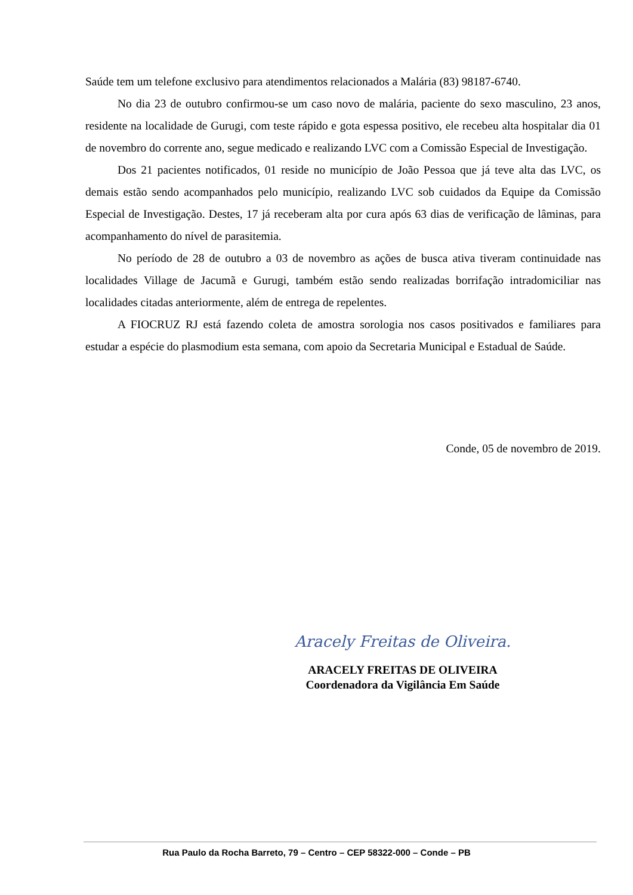Saúde tem um telefone exclusivo para atendimentos relacionados a Malária (83) 98187-6740.
No dia 23 de outubro confirmou-se um caso novo de malária, paciente do sexo masculino, 23 anos, residente na localidade de Gurugi, com teste rápido e gota espessa positivo, ele recebeu alta hospitalar dia 01 de novembro do corrente ano, segue medicado e realizando LVC com a Comissão Especial de Investigação.
Dos 21 pacientes notificados, 01 reside no município de João Pessoa que já teve alta das LVC, os demais estão sendo acompanhados pelo município, realizando LVC sob cuidados da Equipe da Comissão Especial de Investigação. Destes, 17 já receberam alta por cura após 63 dias de verificação de lâminas, para acompanhamento do nível de parasitemia.
No período de 28 de outubro a 03 de novembro as ações de busca ativa tiveram continuidade nas localidades Village de Jacumã e Gurugi, também estão sendo realizadas borrifação intradomiciliar nas localidades citadas anteriormente, além de entrega de repelentes.
A FIOCRUZ RJ está fazendo coleta de amostra sorologia nos casos positivados e familiares para estudar a espécie do plasmodium esta semana, com apoio da Secretaria Municipal e Estadual de Saúde.
Conde, 05 de novembro de 2019.
Aracely Freitas de Oliveira.
ARACELY FREITAS DE OLIVEIRA
Coordenadora da Vigilância Em Saúde
Rua Paulo da Rocha Barreto, 79 – Centro – CEP 58322-000 – Conde – PB